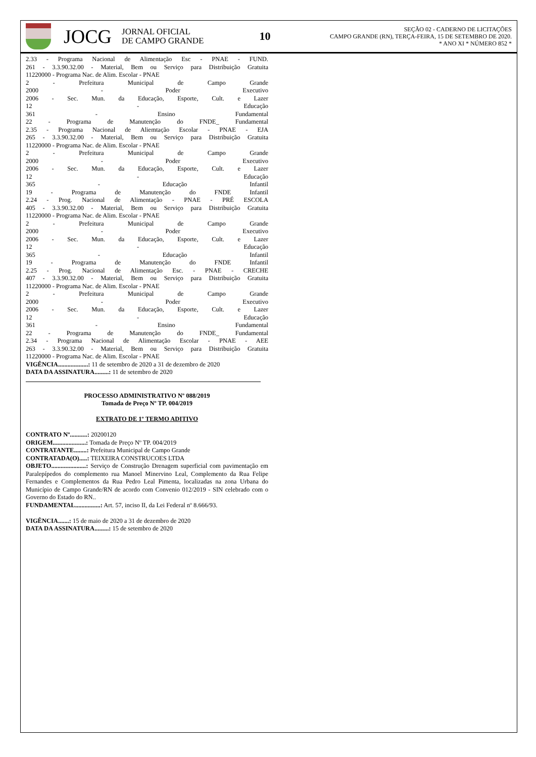JOCG
JORNAL OFICIAL
DE CAMPO GRANDE
10
SEÇÃO 02 - CADERNO DE LICITAÇÕES
CAMPO GRANDE (RN), TERÇA-FEIRA, 15 DE SETEMBRO DE 2020.
* ANO XI * NÚMERO 852 *
2.33 - Programa Nacional de Alimentação Esc - PNAE - FUND.
261 - 3.3.90.32.00 - Material, Bem ou Serviço para Distribuição Gratuita
11220000 - Programa Nac. de Alim. Escolar - PNAE
2 - Prefeitura Municipal de Campo Grande
2000 - Poder Executivo
2006 - Sec. Mun. da Educação, Esporte, Cult. e Lazer
12 - Educação
361 - Ensino Fundamental
22 - Programa de Manutenção do FNDE_ Fundamental
2.35 - Programa Nacional de Aliemtação Escolar - PNAE - EJA
265 - 3.3.90.32.00 - Material, Bem ou Serviço para Distribuição Gratuita
11220000 - Programa Nac. de Alim. Escolar - PNAE
2 - Prefeitura Municipal de Campo Grande
2000 - Poder Executivo
2006 - Sec. Mun. da Educação, Esporte, Cult. e Lazer
12 - Educação
365 - Educação Infantil
19 - Programa de Manutenção do FNDE Infantil
2.24 - Prog. Nacional de Alimentação - PNAE - PRÉ ESCOLA
405 - 3.3.90.32.00 - Material, Bem ou Serviço para Distribuição Gratuita
11220000 - Programa Nac. de Alim. Escolar - PNAE
2 - Prefeitura Municipal de Campo Grande
2000 - Poder Executivo
2006 - Sec. Mun. da Educação, Esporte, Cult. e Lazer
12 - Educação
365 - Educação Infantil
19 - Programa de Manutenção do FNDE Infantil
2.25 - Prog. Nacional de Alimentação Esc. - PNAE - CRECHE
407 - 3.3.90.32.00 - Material, Bem ou Serviço para Distribuição Gratuita
11220000 - Programa Nac. de Alim. Escolar - PNAE
2 - Prefeitura Municipal de Campo Grande
2000 - Poder Executivo
2006 - Sec. Mun. da Educação, Esporte, Cult. e Lazer
12 - Educação
361 - Ensino Fundamental
22 - Programa de Manutenção do FNDE_ Fundamental
2.34 - Programa Nacional de Alimentação Escolar - PNAE - AEE
263 - 3.3.90.32.00 - Material, Bem ou Serviço para Distribuição Gratuita
11220000 - Programa Nac. de Alim. Escolar - PNAE
VIGÊNCIA...................: 11 de setembro de 2020 a 31 de dezembro de 2020
DATA DA ASSINATURA.........: 11 de setembro de 2020
PROCESSO ADMINISTRATIVO Nº 088/2019
Tomada de Preço Nº TP. 004/2019
EXTRATO DE 1º TERMO ADITIVO
CONTRATO Nº...........: 20200120
ORIGEM.....................: Tomada de Preço Nº TP. 004/2019
CONTRATANTE........: Prefeitura Municipal de Campo Grande
CONTRATADA(O).....: TEIXEIRA CONSTRUCOES LTDA
OBJETO......................: Serviço de Construção Drenagem superficial com pavimentação em Paralepípedos do complemento rua Manoel Minervino Leal, Complemento da Rua Felipe Fernandes e Complementos da Rua Pedro Leal Pimenta, localizadas na zona Urbana do Município de Campo Grande/RN de acordo com Convenio 012/2019 - SIN celebrado com o Governo do Estado do RN..
FUNDAMENTAL................: Art. 57, inciso II, da Lei Federal nº 8.666/93.
VIGÊNCIA.......: 15 de maio de 2020 a 31 de dezembro de 2020
DATA DA ASSINATURA.........: 15 de setembro de 2020